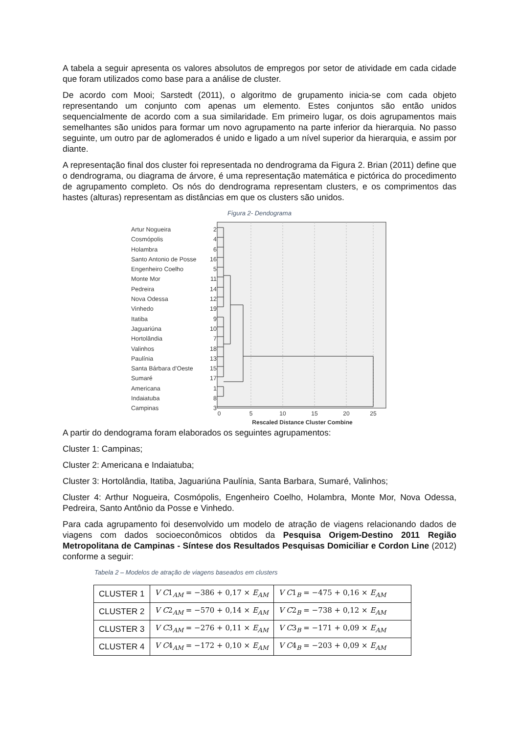A tabela a seguir apresenta os valores absolutos de empregos por setor de atividade em cada cidade que foram utilizados como base para a análise de cluster.
De acordo com Mooi; Sarstedt (2011), o algoritmo de grupamento inicia-se com cada objeto representando um conjunto com apenas um elemento. Estes conjuntos são então unidos sequencialmente de acordo com a sua similaridade. Em primeiro lugar, os dois agrupamentos mais semelhantes são unidos para formar um novo agrupamento na parte inferior da hierarquia. No passo seguinte, um outro par de aglomerados é unido e ligado a um nível superior da hierarquia, e assim por diante.
A representação final dos cluster foi representada no dendrograma da Figura 2. Brian (2011) define que o dendrograma, ou diagrama de árvore, é uma representação matemática e pictórica do procedimento de agrupamento completo. Os nós do dendrograma representam clusters, e os comprimentos das hastes (alturas) representam as distâncias em que os clusters são unidos.
Figura 2- Dendograma
Artur Nogueira
Cosmópolis
Holambra
Santo Antonio de Posse
Engenheiro Coelho
Monte Mor
Pedreira
Nova Odessa
Vinhedo
Itatiba
Jaguariúna
Hortolândia
Valinhos
Paulínia
Santa Bárbara d'Oeste
Sumaré
Americana
Indaiatuba
Campinas
2
4
6
16
5
11
14
12
19
9
10
7
18
13
15
17
1
8
3
0
5
10
15
20
25
Rescaled Distance Cluster Combine
A partir do dendograma foram elaborados os seguintes agrupamentos:
Cluster 1: Campinas;
Cluster 2: Americana e Indaiatuba;
Cluster 3: Hortolândia, Itatiba, Jaguariúna Paulínia, Santa Barbara, Sumaré, Valinhos;
Cluster 4: Arthur Nogueira, Cosmópolis, Engenheiro Coelho, Holambra, Monte Mor, Nova Odessa, Pedreira, Santo Antônio da Posse e Vinhedo.
Para cada agrupamento foi desenvolvido um modelo de atração de viagens relacionando dados de viagens com dados socioeconômicos obtidos da Pesquisa Origem-Destino 2011 Região Metropolitana de Campinas - Síntese dos Resultados Pesquisas Domiciliar e Cordon Line (2012) conforme a seguir:
Tabela 2 – Modelos de atração de viagens baseados em clusters
| CLUSTER 1 | V C 1<sub>AM</sub> = −386 + 0,17 × E<sub>AM</sub> | V C 1<sub>B</sub> = −475 + 0,16 × E<sub>AM</sub> |
| CLUSTER 2 | V C 2<sub>AM</sub> = −570 + 0,14 × E<sub>AM</sub> | V C 2<sub>B</sub> = −738 + 0,12 × E<sub>AM</sub> |
| CLUSTER 3 | V C 3<sub>AM</sub> = −276 + 0,11 × E<sub>AM</sub> | V C 3<sub>B</sub> = −171 + 0,09 × E<sub>AM</sub> |
| CLUSTER 4 | V C 4<sub>AM</sub> = −172 + 0,10 × E<sub>AM</sub> | V C 4<sub>B</sub> = −203 + 0,09 × E<sub>AM</sub> |